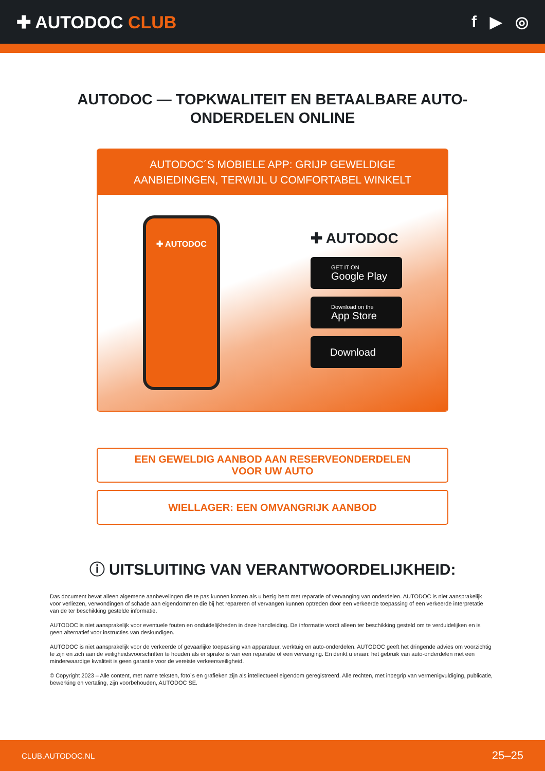✚ AUTODOC CLUB f ▶ ◎
AUTODOC — TOPKWALITEIT EN BETAALBARE AUTO-ONDERDELEN ONLINE
AUTODOC´S MOBIELE APP: GRIJP GEWELDIGE AANBIEDINGEN, TERWIJL U COMFORTABEL WINKELT
✚ AUTODOC
✚ AUTODOC
GET IT ON
Google Play
Download on the
App Store
Download
EEN GEWELDIG AANBOD AAN RESERVEONDERDELEN
VOOR UW AUTO
WIELLAGER: EEN OMVANGRIJK AANBOD
ⓘ UITSLUITING VAN VERANTWOORDELIJKHEID:
Das document bevat alleen algemene aanbevelingen die te pas kunnen komen als u bezig bent met reparatie of vervanging van onderdelen. AUTODOC is niet aansprakelijk voor verliezen, verwondingen of schade aan eigendommen die bij het repareren of vervangen kunnen optreden door een verkeerde toepassing of een verkeerde interpretatie van de ter beschikking gestelde informatie.
AUTODOC is niet aansprakelijk voor eventuele fouten en onduidelijkheden in deze handleiding. De informatie wordt alleen ter beschikking gesteld om te verduidelijken en is geen alternatief voor instructies van deskundigen.
AUTODOC is niet aansprakelijk voor de verkeerde of gevaarlijke toepassing van apparatuur, werktuig en auto-onderdelen. AUTODOC geeft het dringende advies om voorzichtig te zijn en zich aan de veiligheidsvoorschriften te houden als er sprake is van een reparatie of een vervanging. En denkt u eraan: het gebruik van auto-onderdelen met een minderwaardige kwaliteit is geen garantie voor de vereiste verkeersveiligheid.
© Copyright 2023 – Alle content, met name teksten, foto`s en grafieken zijn als intellectueel eigendom geregistreerd. Alle rechten, met inbegrip van vermenigvuldiging, publicatie, bewerking en vertaling, zijn voorbehouden, AUTODOC SE.
CLUB.AUTODOC.NL 25–25